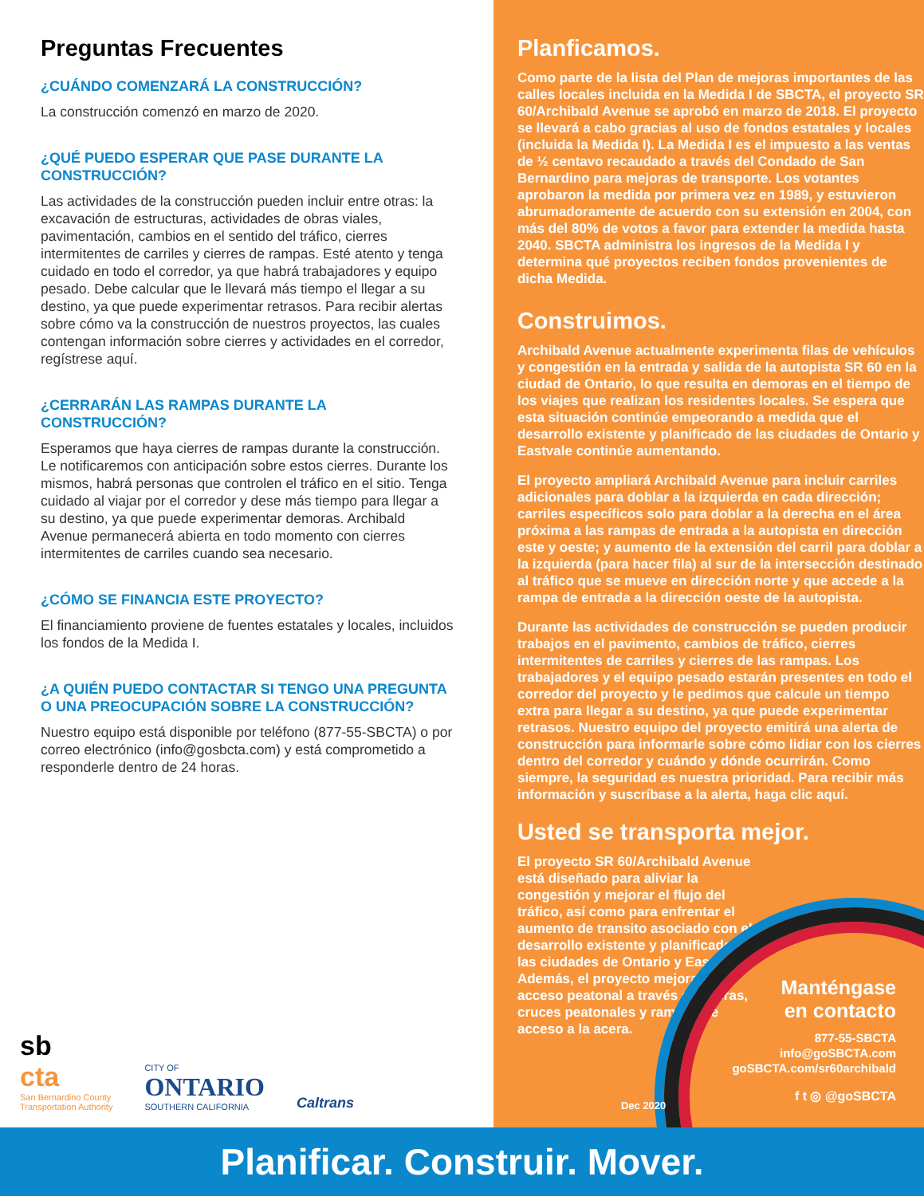Preguntas Frecuentes
¿CUÁNDO COMENZARÁ LA CONSTRUCCIÓN?
La construcción comenzó en marzo de 2020.
¿QUÉ PUEDO ESPERAR QUE PASE DURANTE LA CONSTRUCCIÓN?
Las actividades de la construcción pueden incluir entre otras: la excavación de estructuras, actividades de obras viales, pavimentación, cambios en el sentido del tráfico, cierres intermitentes de carriles y cierres de rampas. Esté atento y tenga cuidado en todo el corredor, ya que habrá trabajadores y equipo pesado. Debe calcular que le llevará más tiempo el llegar a su destino, ya que puede experimentar retrasos. Para recibir alertas sobre cómo va la construcción de nuestros proyectos, las cuales contengan información sobre cierres y actividades en el corredor, regístrese aquí.
¿CERRARÁN LAS RAMPAS DURANTE LA CONSTRUCCIÓN?
Esperamos que haya cierres de rampas durante la construcción. Le notificaremos con anticipación sobre estos cierres. Durante los mismos, habrá personas que controlen el tráfico en el sitio. Tenga cuidado al viajar por el corredor y dese más tiempo para llegar a su destino, ya que puede experimentar demoras. Archibald Avenue permanecerá abierta en todo momento con cierres intermitentes de carriles cuando sea necesario.
¿CÓMO SE FINANCIA ESTE PROYECTO?
El financiamiento proviene de fuentes estatales y locales, incluidos los fondos de la Medida I.
¿A QUIÉN PUEDO CONTACTAR SI TENGO UNA PREGUNTA O UNA PREOCUPACIÓN SOBRE LA CONSTRUCCIÓN?
Nuestro equipo está disponible por teléfono (877-55-SBCTA) o por correo electrónico (info@gosbcta.com) y está comprometido a responderle dentro de 24 horas.
sb
cta
San Bernardino County
Transportation Authority
CITY OF
ONTARIO
SOUTHERN CALIFORNIA
Caltrans
Planficamos.
Como parte de la lista del Plan de mejoras importantes de las calles locales incluida en la Medida I de SBCTA, el proyecto SR 60/Archibald Avenue se aprobó en marzo de 2018. El proyecto se llevará a cabo gracias al uso de fondos estatales y locales (incluida la Medida I). La Medida I es el impuesto a las ventas de ½ centavo recaudado a través del Condado de San Bernardino para mejoras de transporte. Los votantes aprobaron la medida por primera vez en 1989, y estuvieron abrumadoramente de acuerdo con su extensión en 2004, con más del 80% de votos a favor para extender la medida hasta 2040. SBCTA administra los ingresos de la Medida I y determina qué proyectos reciben fondos provenientes de dicha Medida.
Construimos.
Archibald Avenue actualmente experimenta filas de vehículos y congestión en la entrada y salida de la autopista SR 60 en la ciudad de Ontario, lo que resulta en demoras en el tiempo de los viajes que realizan los residentes locales. Se espera que esta situación continúe empeorando a medida que el desarrollo existente y planificado de las ciudades de Ontario y Eastvale continúe aumentando.
El proyecto ampliará Archibald Avenue para incluir carriles adicionales para doblar a la izquierda en cada dirección; carriles específicos solo para doblar a la derecha en el área próxima a las rampas de entrada a la autopista en dirección este y oeste; y aumento de la extensión del carril para doblar a la izquierda (para hacer fila) al sur de la intersección destinado al tráfico que se mueve en dirección norte y que accede a la rampa de entrada a la dirección oeste de la autopista.
Durante las actividades de construcción se pueden producir trabajos en el pavimento, cambios de tráfico, cierres intermitentes de carriles y cierres de las rampas. Los trabajadores y el equipo pesado estarán presentes en todo el corredor del proyecto y le pedimos que calcule un tiempo extra para llegar a su destino, ya que puede experimentar retrasos. Nuestro equipo del proyecto emitirá una alerta de construcción para informarle sobre cómo lidiar con los cierres dentro del corredor y cuándo y dónde ocurrirán. Como siempre, la seguridad es nuestra prioridad. Para recibir más información y suscríbase a la alerta, haga clic aquí.
Usted se transporta mejor.
El proyecto SR 60/Archibald Avenue está diseñado para aliviar la congestión y mejorar el flujo del tráfico, así como para enfrentar el aumento de transito asociado con el desarrollo existente y planificado en las ciudades de Ontario y Eastvale. Además, el proyecto mejorará el acceso peatonal a través de aceras, cruces peatonales y rampas de acceso a la acera.
Dec 2020
Manténgase
en contacto
877-55-SBCTA
info@goSBCTA.com
goSBCTA.com/sr60archibald
f t ◎ @goSBCTA
Planificar. Construir. Mover.